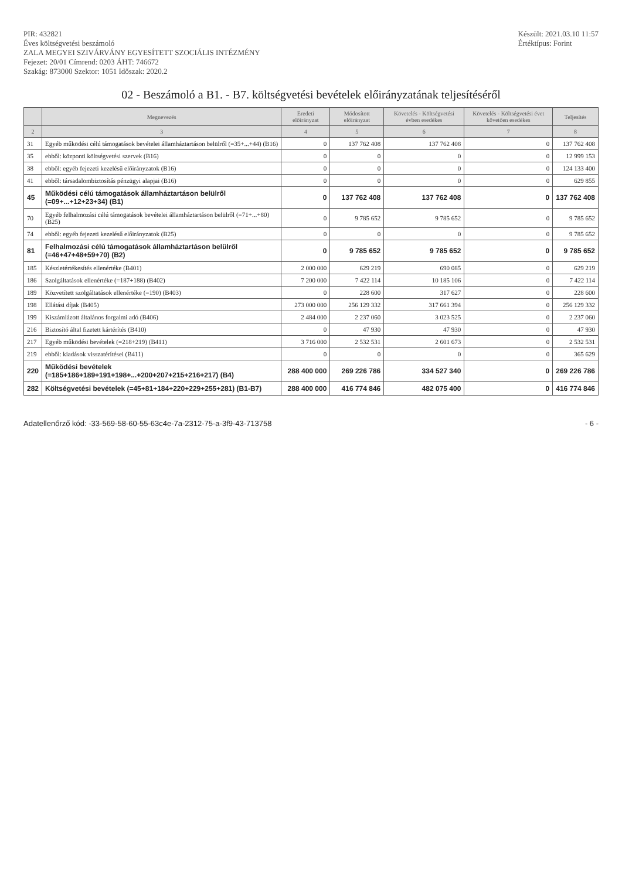PIR: 432821
Éves költségvetési beszámoló
ZALA MEGYEI SZIVÁRVÁNY EGYESÍTETT SZOCIÁLIS INTÉZMÉNY
Fejezet: 20/01 Címrend: 0203 ÁHT: 746672
Szakág: 873000 Szektor: 1051 Időszak: 2020.2
Készült: 2021.03.10 11:57
Értéktípus: Forint
02 - Beszámoló a B1. - B7. költségvetési bevételek előirányzatának teljesítéséről
| | Megnevezés | Eredeti előirányzat | Módosított előirányzat | Követelés - Költségvetési évben esedékes | Követelés - Költségvetési évet követően esedékes | Teljesítés |
| --- | --- | --- | --- | --- | --- | --- |
| 2 | 3 | 4 | 5 | 6 | 7 | 8 |
| 31 | Egyéb működési célú támogatások bevételei államháztartáson belülről (=35+...+44) (B16) | 0 | 137 762 408 | 137 762 408 | 0 | 137 762 408 |
| 35 | ebből: központi költségvetési szervek (B16) | 0 | 0 | 0 | 0 | 12 999 153 |
| 38 | ebből: egyéb fejezeti kezelésű előirányzatok (B16) | 0 | 0 | 0 | 0 | 124 133 400 |
| 41 | ebből: társadalombiztosítás pénzügyi alapjai (B16) | 0 | 0 | 0 | 0 | 629 855 |
| 45 | Működési célú támogatások államháztartáson belülről (=09+...+12+23+34) (B1) | 0 | 137 762 408 | 137 762 408 | 0 | 137 762 408 |
| 70 | Egyéb felhalmozási célú támogatások bevételei államháztartáson belülről (=71+...+80) (B25) | 0 | 9 785 652 | 9 785 652 | 0 | 9 785 652 |
| 74 | ebből: egyéb fejezeti kezelésű előirányzatok (B25) | 0 | 0 | 0 | 0 | 9 785 652 |
| 81 | Felhalmozási célú támogatások államháztartáson belülről (=46+47+48+59+70) (B2) | 0 | 9 785 652 | 9 785 652 | 0 | 9 785 652 |
| 185 | Készletértékesítés ellenértéke (B401) | 2 000 000 | 629 219 | 690 085 | 0 | 629 219 |
| 186 | Szolgáltatások ellenértéke (=187+188) (B402) | 7 200 000 | 7 422 114 | 10 185 106 | 0 | 7 422 114 |
| 189 | Közvetített szolgáltatások ellenértéke (=190) (B403) | 0 | 228 600 | 317 627 | 0 | 228 600 |
| 198 | Ellátási díjak (B405) | 273 000 000 | 256 129 332 | 317 661 394 | 0 | 256 129 332 |
| 199 | Kiszámlázott általános forgalmi adó (B406) | 2 484 000 | 2 237 060 | 3 023 525 | 0 | 2 237 060 |
| 216 | Biztosító által fizetett kártérítés (B410) | 0 | 47 930 | 47 930 | 0 | 47 930 |
| 217 | Egyéb működési bevételek (=218+219) (B411) | 3 716 000 | 2 532 531 | 2 601 673 | 0 | 2 532 531 |
| 219 | ebből: kiadások visszatérítései (B411) | 0 | 0 | 0 | 0 | 365 629 |
| 220 | Működési bevételek (=185+186+189+191+198+...+200+207+215+216+217) (B4) | 288 400 000 | 269 226 786 | 334 527 340 | 0 | 269 226 786 |
| 282 | Költségvetési bevételek (=45+81+184+220+229+255+281) (B1-B7) | 288 400 000 | 416 774 846 | 482 075 400 | 0 | 416 774 846 |
Adatellenőrző kód: -33-569-58-60-55-63c4e-7a-2312-75-a-3f9-43-713758
- 6 -